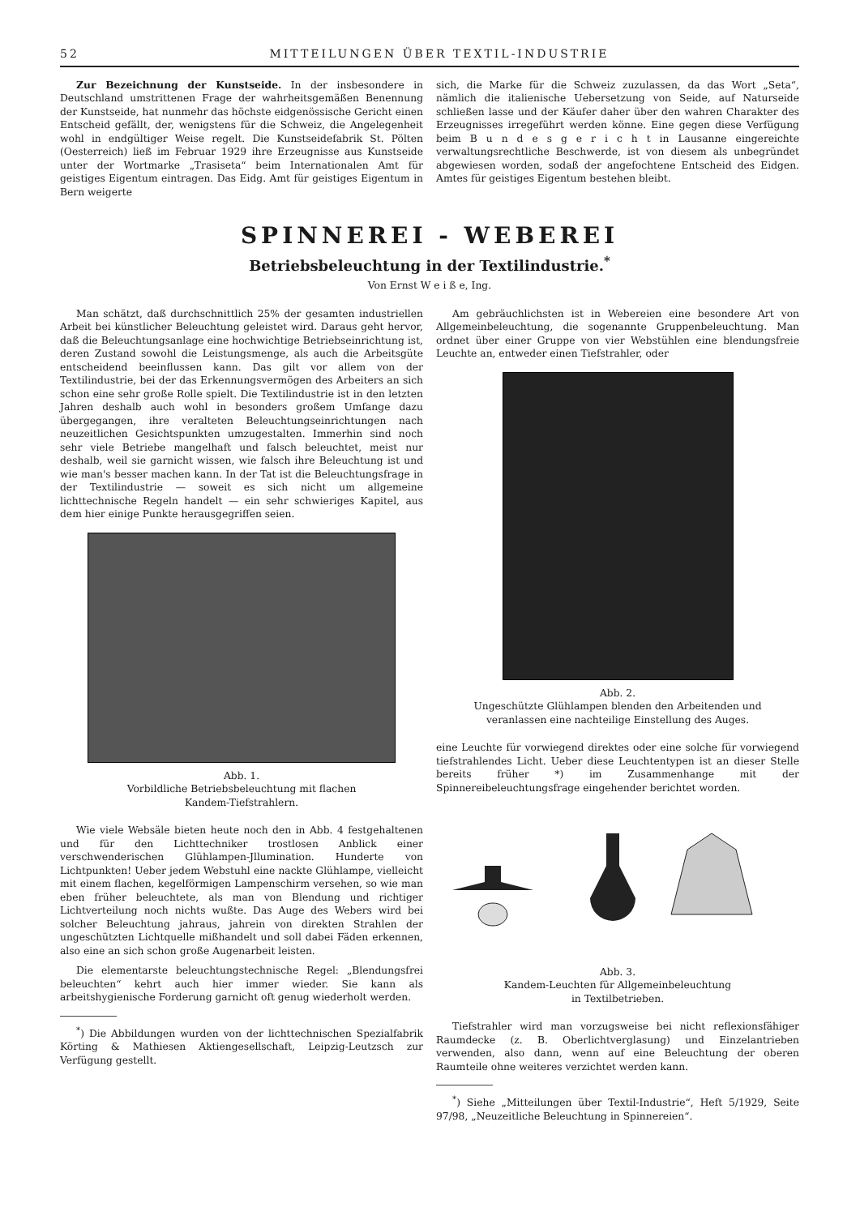52 MITTEILUNGEN ÜBER TEXTIL-INDUSTRIE
Zur Bezeichnung der Kunstseide. In der insbesondere in Deutschland umstrittenen Frage der wahrheitsgemäßen Benennung der Kunstseide, hat nunmehr das höchste eidgenössische Gericht einen Entscheid gefällt, der, wenigstens für die Schweiz, die Angelegenheit wohl in endgültiger Weise regelt. Die Kunstseidefabrik St. Pölten (Oesterreich) ließ im Februar 1929 ihre Erzeugnisse aus Kunstseide unter der Wortmarke „Trasiseta“ beim Internationalen Amt für geistiges Eigentum eintragen. Das Eidg. Amt für geistiges Eigentum in Bern weigerte
sich, die Marke für die Schweiz zuzulassen, da das Wort „Seta“, nämlich die italienische Uebersetzung von Seide, auf Naturseide schließen lasse und der Käufer daher über den wahren Charakter des Erzeugnisses irregeführt werden könne. Eine gegen diese Verfügung beim B u n d e s g e r i c h t in Lausanne eingereichte verwaltungsrechtliche Beschwerde, ist von diesem als unbegründet abgewiesen worden, sodaß der angefochtene Entscheid des Eidgen. Amtes für geistiges Eigentum bestehen bleibt.
SPINNEREI - WEBEREI
Betriebsbeleuchtung in der Textilindustrie.<sup>*</sup>
Von Ernst W e i ß e, Ing.
Man schätzt, daß durchschnittlich 25% der gesamten industriellen Arbeit bei künstlicher Beleuchtung geleistet wird. Daraus geht hervor, daß die Beleuchtungsanlage eine hochwichtige Betriebseinrichtung ist, deren Zustand sowohl die Leistungsmenge, als auch die Arbeitsgüte entscheidend beeinflussen kann. Das gilt vor allem von der Textilindustrie, bei der das Erkennungsvermögen des Arbeiters an sich schon eine sehr große Rolle spielt. Die Textilindustrie ist in den letzten Jahren deshalb auch wohl in besonders großem Umfange dazu übergegangen, ihre veralteten Beleuchtungseinrichtungen nach neuzeitlichen Gesichtspunkten umzugestalten. Immerhin sind noch sehr viele Betriebe mangelhaft und falsch beleuchtet, meist nur deshalb, weil sie garnicht wissen, wie falsch ihre Beleuchtung ist und wie man's besser machen kann. In der Tat ist die Beleuchtungsfrage in der Textilindustrie — soweit es sich nicht um allgemeine lichttechnische Regeln handelt — ein sehr schwieriges Kapitel, aus dem hier einige Punkte herausgegriffen seien.
Abb. 1.
Vorbildliche Betriebsbeleuchtung mit flachen
Kandem-Tiefstrahlern.
Wie viele Websäle bieten heute noch den in Abb. 4 festgehaltenen und für den Lichttechniker trostlosen Anblick einer verschwenderischen Glühlampen-Jllumination. Hunderte von Lichtpunkten! Ueber jedem Webstuhl eine nackte Glühlampe, vielleicht mit einem flachen, kegelförmigen Lampenschirm versehen, so wie man eben früher beleuchtete, als man von Blendung und richtiger Lichtverteilung noch nichts wußte. Das Auge des Webers wird bei solcher Beleuchtung jahraus, jahrein von direkten Strahlen der ungeschützten Lichtquelle mißhandelt und soll dabei Fäden erkennen, also eine an sich schon große Augenarbeit leisten.
Die elementarste beleuchtungstechnische Regel: „Blendungsfrei beleuchten“ kehrt auch hier immer wieder. Sie kann als arbeitshygienische Forderung garnicht oft genug wiederholt werden.
<sup>*</sup>) Die Abbildungen wurden von der lichttechnischen Spezialfabrik Körting & Mathiesen Aktiengesellschaft, Leipzig-Leutzsch zur Verfügung gestellt.
Am gebräuchlichsten ist in Webereien eine besondere Art von Allgemeinbeleuchtung, die sogenannte Gruppenbeleuchtung. Man ordnet über einer Gruppe von vier Webstühlen eine blendungsfreie Leuchte an, entweder einen Tiefstrahler, oder
Abb. 2.
Ungeschützte Glühlampen blenden den Arbeitenden und
veranlassen eine nachteilige Einstellung des Auges.
eine Leuchte für vorwiegend direktes oder eine solche für vorwiegend tiefstrahlendes Licht. Ueber diese Leuchtentypen ist an dieser Stelle bereits früher *) im Zusammenhange mit der Spinnereibeleuchtungsfrage eingehender berichtet worden.
Abb. 3.
Kandem-Leuchten für Allgemeinbeleuchtung
in Textilbetrieben.
Tiefstrahler wird man vorzugsweise bei nicht reflexionsfähiger Raumdecke (z. B. Oberlichtverglasung) und Einzelantrieben verwenden, also dann, wenn auf eine Beleuchtung der oberen Raumteile ohne weiteres verzichtet werden kann.
<sup>*</sup>) Siehe „Mitteilungen über Textil-Industrie“, Heft 5/1929, Seite 97/98, „Neuzeitliche Beleuchtung in Spinnereien“.